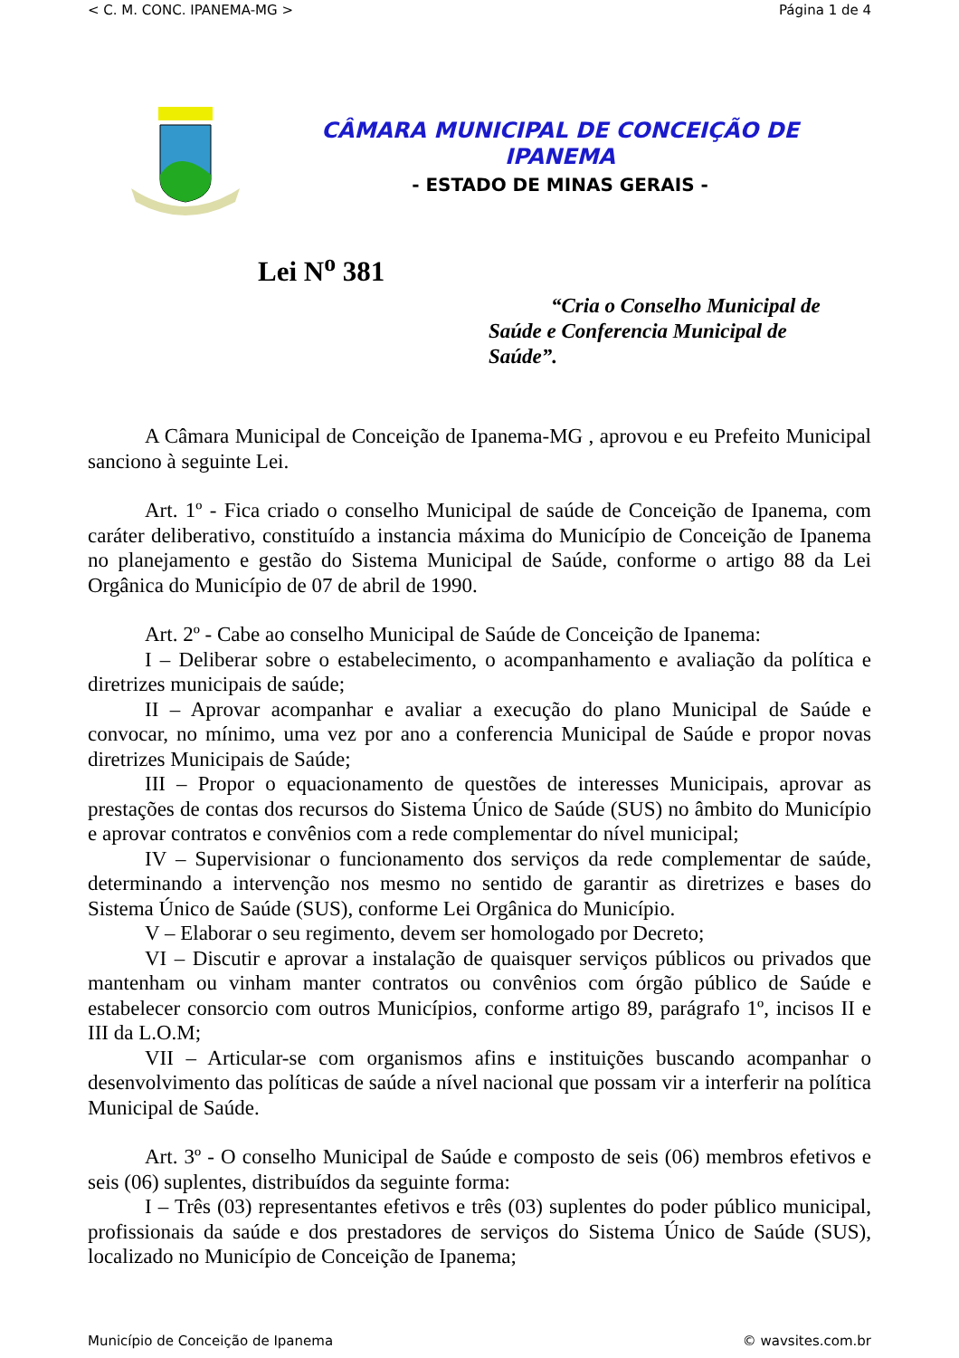< C. M. CONC. IPANEMA-MG > Página 1 de 4
CÂMARA MUNICIPAL DE CONCEIÇÃO DE
IPANEMA
- ESTADO DE MINAS GERAIS -
Lei N<sup>o</sup> 381
“Cria o Conselho Municipal de Saúde e Conferencia Municipal de Saúde”.
A Câmara Municipal de Conceição de Ipanema-MG , aprovou e eu Prefeito Municipal sanciono à seguinte Lei.
Art. 1º - Fica criado o conselho Municipal de saúde de Conceição de Ipanema, com caráter deliberativo, constituído a instancia máxima do Município de Conceição de Ipanema no planejamento e gestão do Sistema Municipal de Saúde, conforme o artigo 88 da Lei Orgânica do Município de 07 de abril de 1990.
Art. 2º - Cabe ao conselho Municipal de Saúde de Conceição de Ipanema:
I – Deliberar sobre o estabelecimento, o acompanhamento e avaliação da política e diretrizes municipais de saúde;
II – Aprovar acompanhar e avaliar a execução do plano Municipal de Saúde e convocar, no mínimo, uma vez por ano a conferencia Municipal de Saúde e propor novas diretrizes Municipais de Saúde;
III – Propor o equacionamento de questões de interesses Municipais, aprovar as prestações de contas dos recursos do Sistema Único de Saúde (SUS) no âmbito do Município e aprovar contratos e convênios com a rede complementar do nível municipal;
IV – Supervisionar o funcionamento dos serviços da rede complementar de saúde, determinando a intervenção nos mesmo no sentido de garantir as diretrizes e bases do Sistema Único de Saúde (SUS), conforme Lei Orgânica do Município.
V – Elaborar o seu regimento, devem ser homologado por Decreto;
VI – Discutir e aprovar a instalação de quaisquer serviços públicos ou privados que mantenham ou vinham manter contratos ou convênios com órgão público de Saúde e estabelecer consorcio com outros Municípios, conforme artigo 89, parágrafo 1º, incisos II e III da L.O.M;
VII – Articular-se com organismos afins e instituições buscando acompanhar o desenvolvimento das políticas de saúde a nível nacional que possam vir a interferir na política Municipal de Saúde.
Art. 3º - O conselho Municipal de Saúde e composto de seis (06) membros efetivos e seis (06) suplentes, distribuídos da seguinte forma:
I – Três (03) representantes efetivos e três (03) suplentes do poder público municipal, profissionais da saúde e dos prestadores de serviços do Sistema Único de Saúde (SUS), localizado no Município de Conceição de Ipanema;
Município de Conceição de Ipanema © wavsites.com.br